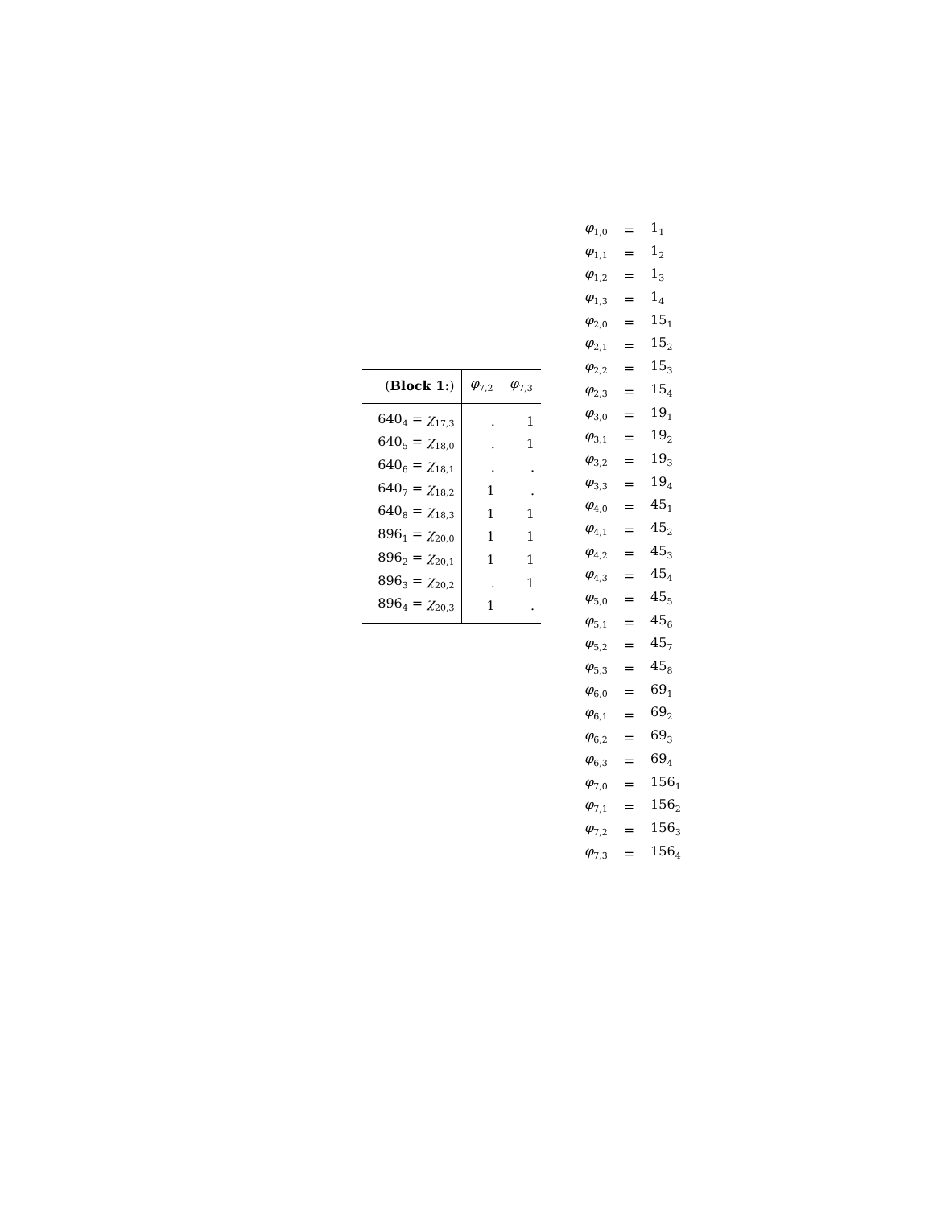| ( Block 1: ) | φ<sub>7,2</sub> | φ<sub>7,3</sub> |
| --- | --- | --- |
| 640<sub>4</sub> = χ<sub>17,3</sub> | . | 1 |
| 640<sub>5</sub> = χ<sub>18,0</sub> | . | 1 |
| 640<sub>6</sub> = χ<sub>18,1</sub> | . | . |
| 640<sub>7</sub> = χ<sub>18,2</sub> | 1 | . |
| 640<sub>8</sub> = χ<sub>18,3</sub> | 1 | 1 |
| 896<sub>1</sub> = χ<sub>20,0</sub> | 1 | 1 |
| 896<sub>2</sub> = χ<sub>20,1</sub> | 1 | 1 |
| 896<sub>3</sub> = χ<sub>20,2</sub> | . | 1 |
| 896<sub>4</sub> = χ<sub>20,3</sub> | 1 | . |
| φ<sub>1,0</sub> | = | 1<sub>1</sub> |
| φ<sub>1,1</sub> | = | 1<sub>2</sub> |
| φ<sub>1,2</sub> | = | 1<sub>3</sub> |
| φ<sub>1,3</sub> | = | 1<sub>4</sub> |
| φ<sub>2,0</sub> | = | 15<sub>1</sub> |
| φ<sub>2,1</sub> | = | 15<sub>2</sub> |
| φ<sub>2,2</sub> | = | 15<sub>3</sub> |
| φ<sub>2,3</sub> | = | 15<sub>4</sub> |
| φ<sub>3,0</sub> | = | 19<sub>1</sub> |
| φ<sub>3,1</sub> | = | 19<sub>2</sub> |
| φ<sub>3,2</sub> | = | 19<sub>3</sub> |
| φ<sub>3,3</sub> | = | 19<sub>4</sub> |
| φ<sub>4,0</sub> | = | 45<sub>1</sub> |
| φ<sub>4,1</sub> | = | 45<sub>2</sub> |
| φ<sub>4,2</sub> | = | 45<sub>3</sub> |
| φ<sub>4,3</sub> | = | 45<sub>4</sub> |
| φ<sub>5,0</sub> | = | 45<sub>5</sub> |
| φ<sub>5,1</sub> | = | 45<sub>6</sub> |
| φ<sub>5,2</sub> | = | 45<sub>7</sub> |
| φ<sub>5,3</sub> | = | 45<sub>8</sub> |
| φ<sub>6,0</sub> | = | 69<sub>1</sub> |
| φ<sub>6,1</sub> | = | 69<sub>2</sub> |
| φ<sub>6,2</sub> | = | 69<sub>3</sub> |
| φ<sub>6,3</sub> | = | 69<sub>4</sub> |
| φ<sub>7,0</sub> | = | 156<sub>1</sub> |
| φ<sub>7,1</sub> | = | 156<sub>2</sub> |
| φ<sub>7,2</sub> | = | 156<sub>3</sub> |
| φ<sub>7,3</sub> | = | 156<sub>4</sub> |